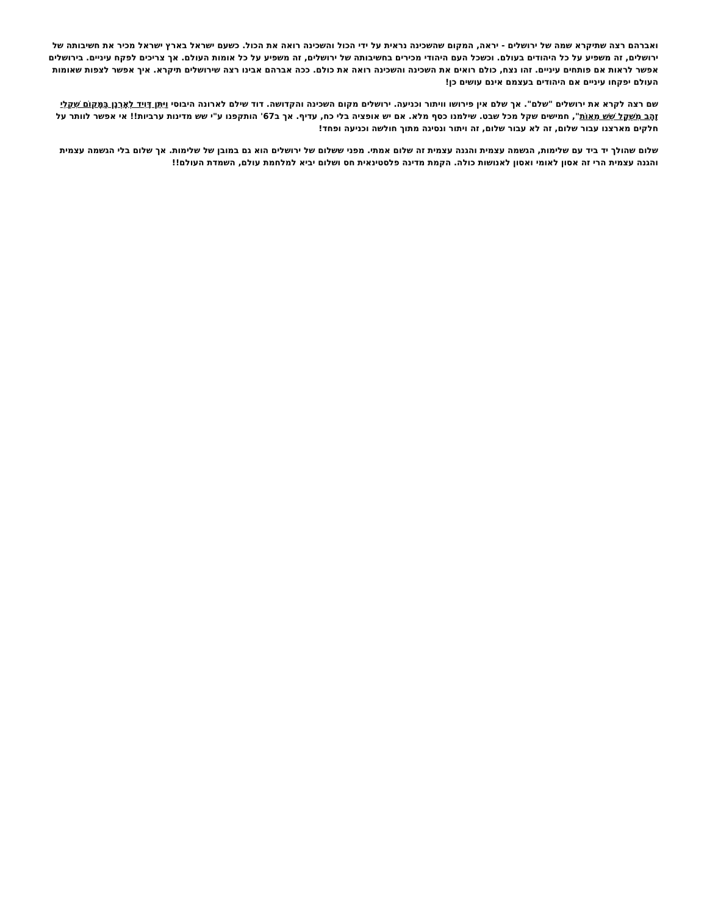ואברהם רצה שתיקרא שמה של ירושלים - יראה, המקום שהשכינה נראית על ידי הכול והשכינה רואה את הכול. כשעם ישראל בארץ ישראל מכיר את חשיבותה של ירושלים, זה משפיע על כל היהודים בעולם. וכשכל העם היהודי מכירים בחשיבותה של ירושלים, זה משפיע על כל אומות העולם. אך צריכים לפקח עיניים. בירושלים אפשר לראות אם פותחים עיניים. זהו נצח, כולם רואים את השכינה והשכינה רואה את כולם. ככה אברהם אבינו רצה שירושלים תיקרא. איך אפשר לצפות שאומות העולם יפקחו עיניים אם היהודים בעצמם אינם עושים כן!
שם רצה לקרא את ירושלים "שלם". אך שלם אין פירושו וויתור וכניעה. ירושלים מקום השכינה והקדושה. דוד שילם לארונה היבוסי וַיִּתֵּן דָּוִיד לְאָרְנָן בַּמָּקוֹם שִׁקְלֵי זָהָב מִשְׁקָל שֵׁשׁ מֵאוֹת", חמישים שקל מכל שבט. שילמנו כסף מלא. אם יש אופציה בלי כח, עדיף. אך ב67' הותקפנו ע"י שש מדינות ערביות!! אי אפשר לוותר על חלקים מארצנו עבור שלום, זה לא עבור שלום, זה ויתור ונסיגה מתוך חולשה וכניעה ופחד!
שלום שהולך יד ביד עם שלימות, הגשמה עצמית והגנה עצמית זה שלום אמתי. מפני ששלום של ירושלים הוא גם במובן של שלימות. אך שלום בלי הגשמה עצמית והגנה עצמית הרי זה אסון לאומי ואסון לאנושות כולה. הקמת מדינה פלסטינאית חס ושלום יביא למלחמת עולם, השמדת העולם!!